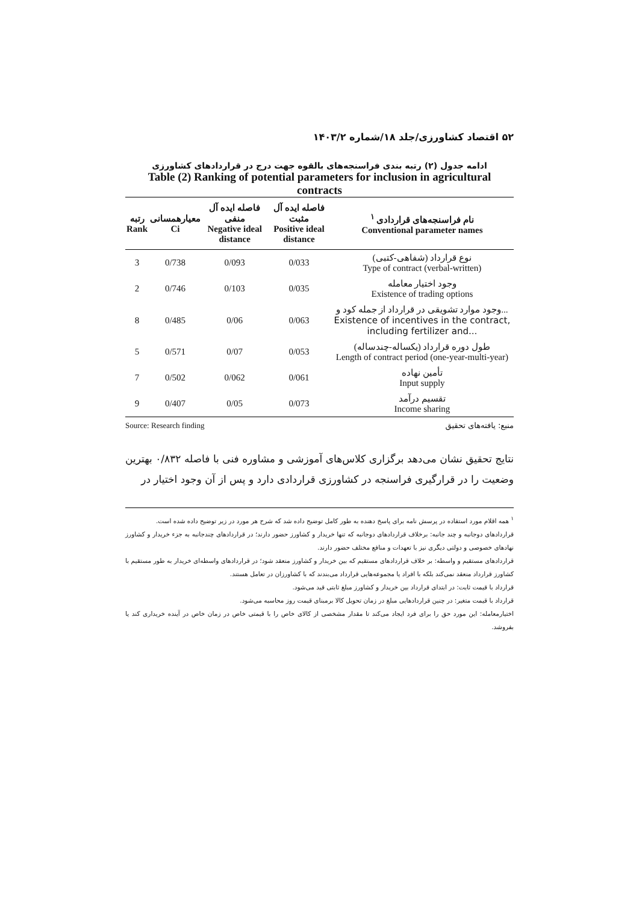۵۲ اقتصاد کشاورزی/جلد ۱۸/شماره ۱۴۰۳/۲
ادامه جدول (۲) رتبه بندی فراسنجه‌های بالقوه جهت درج در قراردادهای کشاورزی
Table (2) Ranking of potential parameters for inclusion in agricultural contracts
| رتبه Rank | معیارهمسانی Ci | فاصله ایده آل منفی Negative ideal distance | فاصله ایده آل مثبت Positive ideal distance | نام فراسنجه‌های قراردادی <sup>۱</sup> Conventional parameter names |
| --- | --- | --- | --- | --- |
| 3 | 0/738 | 0/093 | 0/033 | نوع قرارداد (شفاهی-کتبی) Type of contract (verbal-written) |
| 2 | 0/746 | 0/103 | 0/035 | وجود اختیار معامله Existence of trading options |
| 8 | 0/485 | 0/06 | 0/063 | وجود موارد تشویقی در قرارداد از جمله کود و... Existence of incentives in the contract, including fertilizer and... |
| 5 | 0/571 | 0/07 | 0/053 | طول دوره قرارداد (یکساله-چندساله) Length of contract period (one-year-multi-year) |
| 7 | 0/502 | 0/062 | 0/061 | تأمین نهاده Input supply |
| 9 | 0/407 | 0/05 | 0/073 | تقسیم درآمد Income sharing |
Source: Research finding منبع: یافته‌های تحقیق
نتایج تحقیق نشان می‌دهد برگزاری کلاس‌های آموزشی و مشاوره فنی با فاصله ۰/۸۳۲ بهترین وضعیت را در قرارگیری فراسنجه در کشاورزی قراردادی دارد و پس از آن وجود اختیار در
<sup>۱</sup> همه اقلام مورد استفاده در پرسش نامه برای پاسخ دهنده به طور کامل توضیح داده شد که شرح هر مورد در زیر توضیح داده شده است.
قراردادهای دوجانبه و چند جانبه: برخلاف قراردادهای دوجانبه که تنها خریدار و کشاورز حضور دارند؛ در قراردادهای چندجانبه به جزء خریدار و کشاورز نهادهای خصوصی و دولتی دیگری نیز با تعهدات و منافع مختلف حضور دارند.
قراردادهای مستقیم و واسطه: بر خلاف قراردادهای مستقیم که بین خریدار و کشاورز منعقد شود؛ در قراردادهای واسطه‌ای خریدار به طور مستقیم با کشاورز قرارداد منعقد نمی‌کند بلکه با افراد یا مجموعه‌هایی قرارداد می‌بندند که با کشاورزان در تعامل هستند.
قرارداد با قیمت ثابت: در ابتدای قرارداد بین خریدار و کشاورز مبلغ ثابتی قید می‌شود.
قرارداد با قیمت متغیر: در چنین قراردادهایی مبلغ در زمان تحویل کالا برمبنای قیمت روز محاسبه می‌شود.
اختیارمعامله: این مورد حق را برای فرد ایجاد می‌کند تا مقدار مشخصی از کالای خاص را با قیمتی خاص در زمان خاص در آینده خریداری کند یا بفروشد.